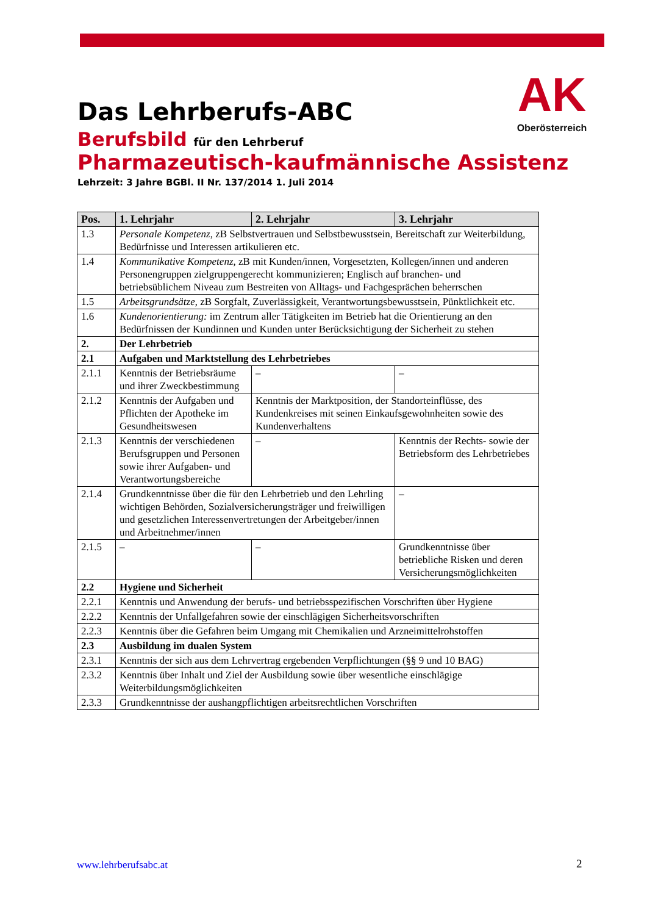AK
Oberösterreich
Das Lehrberufs-ABC
Berufsbild für den Lehrberuf
Pharmazeutisch-kaufmännische Assistenz
Lehrzeit: 3 Jahre BGBl. II Nr. 137/2014 1. Juli 2014
| Pos. | 1. Lehrjahr | 2. Lehrjahr | 3. Lehrjahr |
| --- | --- | --- | --- |
| 1.3 | Personale Kompetenz , zB Selbstvertrauen und Selbstbewusstsein, Bereitschaft zur Weiterbildung, Bedürfnisse und Interessen artikulieren etc. | | |
| 1.4 | Kommunikative Kompetenz , zB mit Kunden/innen, Vorgesetzten, Kollegen/innen und anderen Personengruppen zielgruppengerecht kommunizieren; Englisch auf branchen- und betriebsüblichem Niveau zum Bestreiten von Alltags- und Fachgesprächen beherrschen | | |
| 1.5 | Arbeitsgrundsätze , zB Sorgfalt, Zuverlässigkeit, Verantwortungsbewusstsein, Pünktlichkeit etc. | | |
| 1.6 | Kundenorientierung: im Zentrum aller Tätigkeiten im Betrieb hat die Orientierung an den Bedürfnissen der Kundinnen und Kunden unter Berücksichtigung der Sicherheit zu stehen | | |
| 2. | Der Lehrbetrieb | | |
| 2.1 | Aufgaben und Marktstellung des Lehrbetriebes | | |
| 2.1.1 | Kenntnis der Betriebsräume und ihrer Zweckbestimmung | – | – |
| 2.1.2 | Kenntnis der Aufgaben und Pflichten der Apotheke im Gesundheitswesen | Kenntnis der Marktposition, der Standorteinflüsse, des Kundenkreises mit seinen Einkaufsgewohnheiten sowie des Kundenverhaltens | |
| 2.1.3 | Kenntnis der verschiedenen Berufsgruppen und Personen sowie ihrer Aufgaben- und Verantwortungsbereiche | – | Kenntnis der Rechts- sowie der Betriebsform des Lehrbetriebes |
| 2.1.4 | Grundkenntnisse über die für den Lehrbetrieb und den Lehrling wichtigen Behörden, Sozialversicherungsträger und freiwilligen und gesetzlichen Interessenvertretungen der Arbeitgeber/innen und Arbeitnehmer/innen | | – |
| 2.1.5 | – | – | Grundkenntnisse über betriebliche Risken und deren Versicherungsmöglichkeiten |
| 2.2 | Hygiene und Sicherheit | | |
| 2.2.1 | Kenntnis und Anwendung der berufs- und betriebsspezifischen Vorschriften über Hygiene | | |
| 2.2.2 | Kenntnis der Unfallgefahren sowie der einschlägigen Sicherheitsvorschriften | | |
| 2.2.3 | Kenntnis über die Gefahren beim Umgang mit Chemikalien und Arzneimittelrohstoffen | | |
| 2.3 | Ausbildung im dualen System | | |
| 2.3.1 | Kenntnis der sich aus dem Lehrvertrag ergebenden Verpflichtungen (§§ 9 und 10 BAG) | | |
| 2.3.2 | Kenntnis über Inhalt und Ziel der Ausbildung sowie über wesentliche einschlägige Weiterbildungsmöglichkeiten | | |
| 2.3.3 | Grundkenntnisse der aushangpflichtigen arbeitsrechtlichen Vorschriften | | |
www.lehrberufsabc.at 2